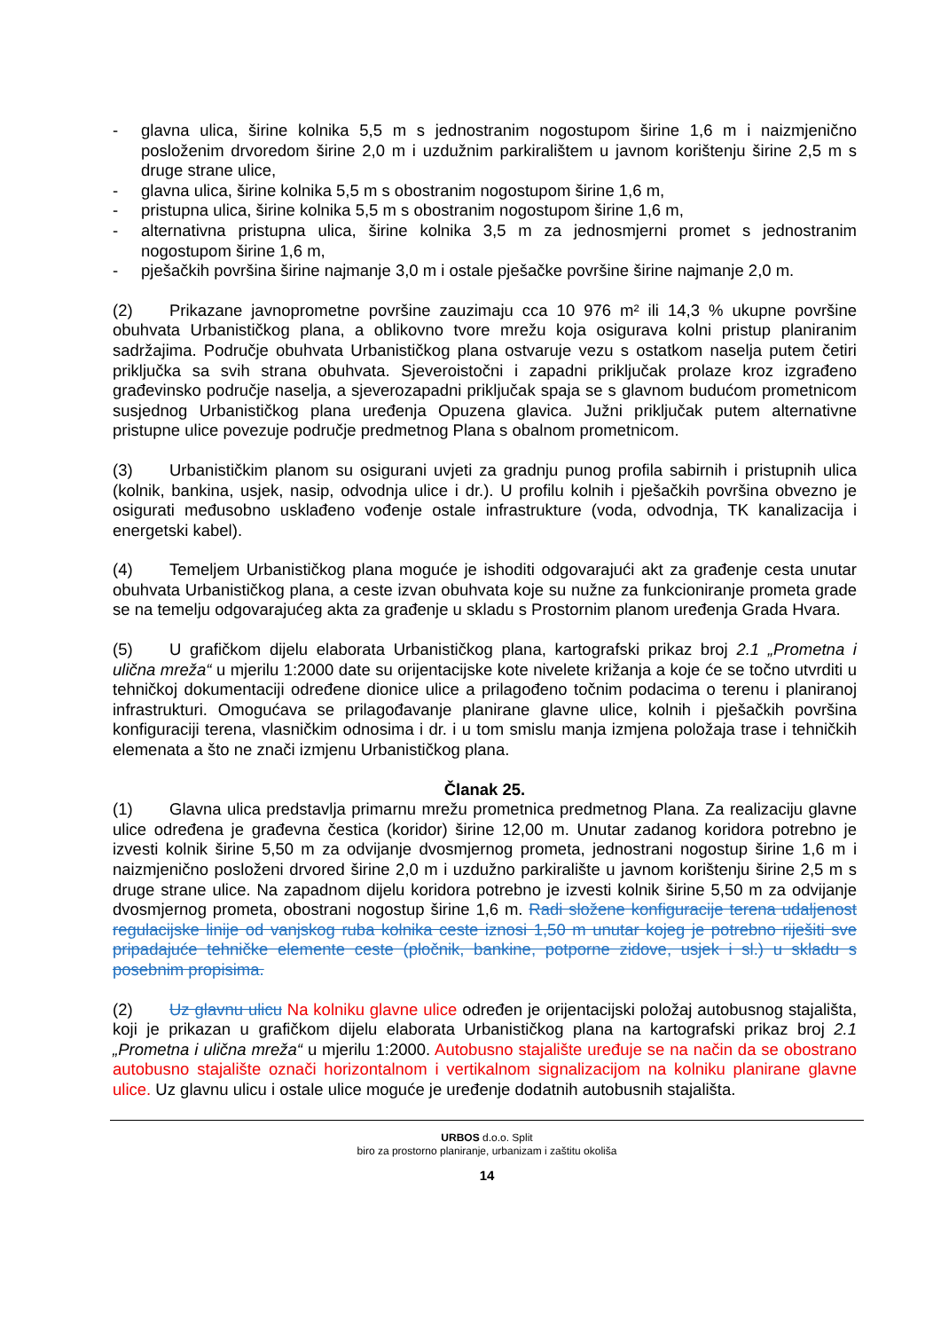- glavna ulica, širine kolnika 5,5 m s jednostranim nogostupom širine 1,6 m i naizmjenično posloženim drvoredom širine 2,0 m i uzdužnim parkiralištem u javnom korištenju širine 2,5 m s druge strane ulice,
- glavna ulica, širine kolnika 5,5 m s obostranim nogostupom širine 1,6 m,
- pristupna ulica, širine kolnika 5,5 m s obostranim nogostupom širine 1,6 m,
- alternativna pristupna ulica, širine kolnika 3,5 m za jednosmjerni promet s jednostranim nogostupom širine 1,6 m,
- pješačkih površina širine najmanje 3,0 m i ostale pješačke površine širine najmanje 2,0 m.
(2) Prikazane javnoprometne površine zauzimaju cca 10 976 m² ili 14,3 % ukupne površine obuhvata Urbanističkog plana, a oblikovno tvore mrežu koja osigurava kolni pristup planiranim sadržajima. Područje obuhvata Urbanističkog plana ostvaruje vezu s ostatkom naselja putem četiri priključka sa svih strana obuhvata. Sjeveroistočni i zapadni priključak prolaze kroz izgrađeno građevinsko područje naselja, a sjeverozapadni priključak spaja se s glavnom budućom prometnicom susjednog Urbanističkog plana uređenja Opuzena glavica. Južni priključak putem alternativne pristupne ulice povezuje područje predmetnog Plana s obalnom prometnicom.
(3) Urbanističkim planom su osigurani uvjeti za gradnju punog profila sabirnih i pristupnih ulica (kolnik, bankina, usjek, nasip, odvodnja ulice i dr.). U profilu kolnih i pješačkih površina obvezno je osigurati međusobno usklađeno vođenje ostale infrastrukture (voda, odvodnja, TK kanalizacija i energetski kabel).
(4) Temeljem Urbanističkog plana moguće je ishoditi odgovarajući akt za građenje cesta unutar obuhvata Urbanističkog plana, a ceste izvan obuhvata koje su nužne za funkcioniranje prometa grade se na temelju odgovarajućeg akta za građenje u skladu s Prostornim planom uređenja Grada Hvara.
(5) U grafičkom dijelu elaborata Urbanističkog plana, kartografski prikaz broj 2.1 „Prometna i ulična mreža“ u mjerilu 1:2000 date su orijentacijske kote nivelete križanja a koje će se točno utvrditi u tehničkoj dokumentaciji određene dionice ulice a prilagođeno točnim podacima o terenu i planiranoj infrastrukturi. Omogućava se prilagođavanje planirane glavne ulice, kolnih i pješačkih površina konfiguraciji terena, vlasničkim odnosima i dr. i u tom smislu manja izmjena položaja trase i tehničkih elemenata a što ne znači izmjenu Urbanističkog plana.
Članak 25.
(1) Glavna ulica predstavlja primarnu mrežu prometnica predmetnog Plana. Za realizaciju glavne ulice određena je građevna čestica (koridor) širine 12,00 m. Unutar zadanog koridora potrebno je izvesti kolnik širine 5,50 m za odvijanje dvosmjernog prometa, jednostrani nogostup širine 1,6 m i naizmjenično posloženi drvored širine 2,0 m i uzdužno parkiralište u javnom korištenju širine 2,5 m s druge strane ulice. Na zapadnom dijelu koridora potrebno je izvesti kolnik širine 5,50 m za odvijanje dvosmjernog prometa, obostrani nogostup širine 1,6 m. Radi složene konfiguracije terena udaljenost regulacijske linije od vanjskog ruba kolnika ceste iznosi 1,50 m unutar kojeg je potrebno riješiti sve pripadajuće tehničke elemente ceste (pločnik, bankine, potporne zidove, usjek i sl.) u skladu s posebnim propisima.
(2) Uz glavnu ulicu Na kolniku glavne ulice određen je orijentacijski položaj autobusnog stajališta, koji je prikazan u grafičkom dijelu elaborata Urbanističkog plana na kartografski prikaz broj 2.1 „Prometna i ulična mreža“ u mjerilu 1:2000. Autobusno stajalište uređuje se na način da se obostrano autobusno stajalište označi horizontalnom i vertikalnom signalizacijom na kolniku planirane glavne ulice. Uz glavnu ulicu i ostale ulice moguće je uređenje dodatnih autobusnih stajališta.
URBOS d.o.o. Split
biro za prostorno planiranje, urbanizam i zaštitu okoliša
14